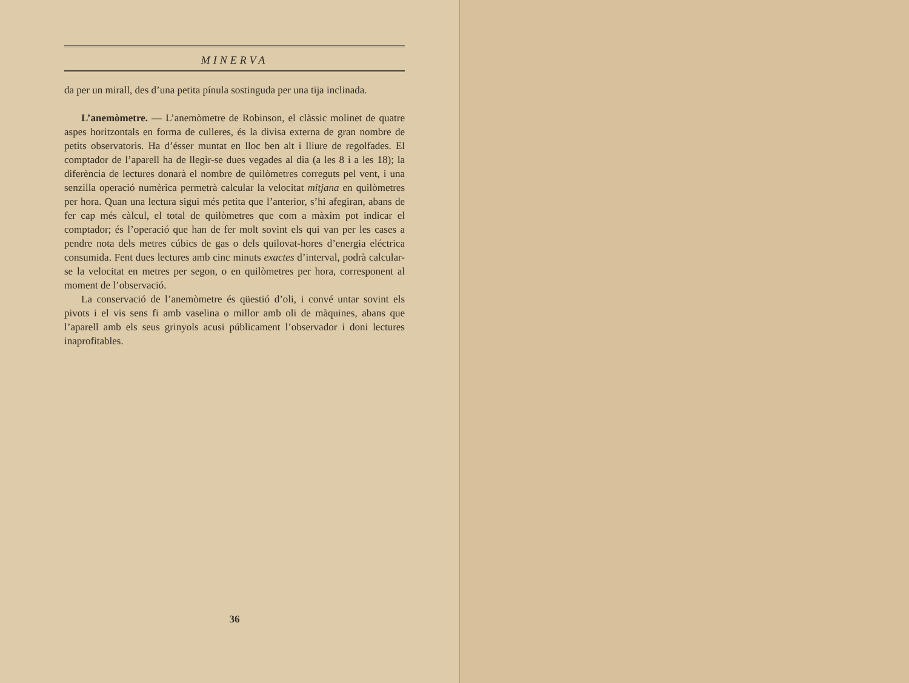MINERVA
da per un mirall, des d’una petita pínula sostinguda per una tija inclinada.
L’anemòmetre. — L’anemòmetre de Robinson, el clàssic molinet de quatre aspes horitzontals en forma de culleres, és la divisa externa de gran nombre de petits observatoris. Ha d’ésser muntat en lloc ben alt i lliure de regolfades. El comptador de l’aparell ha de llegir-se dues vegades al dia (a les 8 i a les 18); la diferència de lectures donarà el nombre de quilòmetres correguts pel vent, i una senzilla operació numèrica permetrà calcular la velocitat mitjana en quilòmetres per hora. Quan una lectura sigui més petita que l’anterior, s’hi afegiran, abans de fer cap més càlcul, el total de quilòmetres que com a màxim pot indicar el comptador; és l’operació que han de fer molt sovint els qui van per les cases a pendre nota dels metres cúbics de gas o dels quilovat-hores d’energia eléctrica consumida. Fent dues lectures amb cinc minuts exactes d’interval, podrà calcular-se la velocitat en metres per segon, o en quilòmetres per hora, corresponent al moment de l’observació.
La conservació de l’anemòmetre és qüestió d’oli, i convé untar sovint els pivots i el vis sens fi amb vaselina o millor amb oli de màquines, abans que l’aparell amb els seus grinyols acusi públicament l’observador i doni lectures inaprofitables.
36